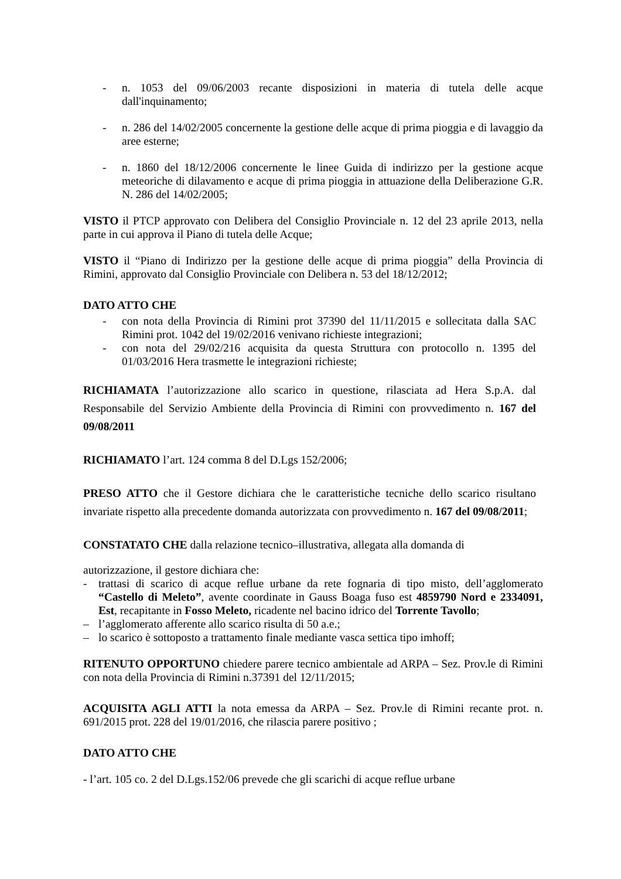- n. 1053 del 09/06/2003 recante disposizioni in materia di tutela delle acque dall'inquinamento;
- n. 286 del 14/02/2005 concernente la gestione delle acque di prima pioggia e di lavaggio da aree esterne;
- n. 1860 del 18/12/2006 concernente le linee Guida di indirizzo per la gestione acque meteoriche di dilavamento e acque di prima pioggia in attuazione della Deliberazione G.R. N. 286 del 14/02/2005;
VISTO il PTCP approvato con Delibera del Consiglio Provinciale n. 12 del 23 aprile 2013, nella parte in cui approva il Piano di tutela delle Acque;
VISTO il “Piano di Indirizzo per la gestione delle acque di prima pioggia” della Provincia di Rimini, approvato dal Consiglio Provinciale con Delibera n. 53 del 18/12/2012;
DATO ATTO CHE
- con nota della Provincia di Rimini prot 37390 del 11/11/2015 e sollecitata dalla SAC Rimini prot. 1042 del 19/02/2016 venivano richieste integrazioni;
- con nota del 29/02/216 acquisita da questa Struttura con protocollo n. 1395 del 01/03/2016 Hera trasmette le integrazioni richieste;
RICHIAMATA l’autorizzazione allo scarico in questione, rilasciata ad Hera S.p.A. dal Responsabile del Servizio Ambiente della Provincia di Rimini con provvedimento n. 167 del 09/08/2011
RICHIAMATO l’art. 124 comma 8 del D.Lgs 152/2006;
PRESO ATTO che il Gestore dichiara che le caratteristiche tecniche dello scarico risultano invariate rispetto alla precedente domanda autorizzata con provvedimento n. 167 del 09/08/2011;
CONSTATATO CHE dalla relazione tecnico–illustrativa, allegata alla domanda di
autorizzazione, il gestore dichiara che:
- trattasi di scarico di acque reflue urbane da rete fognaria di tipo misto, dell’agglomerato “Castello di Meleto”, avente coordinate in Gauss Boaga fuso est 4859790 Nord e 2334091, Est, recapitante in Fosso Meleto, ricadente nel bacino idrico del Torrente Tavollo;
– l’agglomerato afferente allo scarico risulta di 50 a.e.;
– lo scarico è sottoposto a trattamento finale mediante vasca settica tipo imhoff;
RITENUTO OPPORTUNO chiedere parere tecnico ambientale ad ARPA – Sez. Prov.le di Rimini con nota della Provincia di Rimini n.37391 del 12/11/2015;
ACQUISITA AGLI ATTI la nota emessa da ARPA – Sez. Prov.le di Rimini recante prot. n. 691/2015 prot. 228 del 19/01/2016, che rilascia parere positivo ;
DATO ATTO CHE
- l’art. 105 co. 2 del D.Lgs.152/06 prevede che gli scarichi di acque reflue urbane